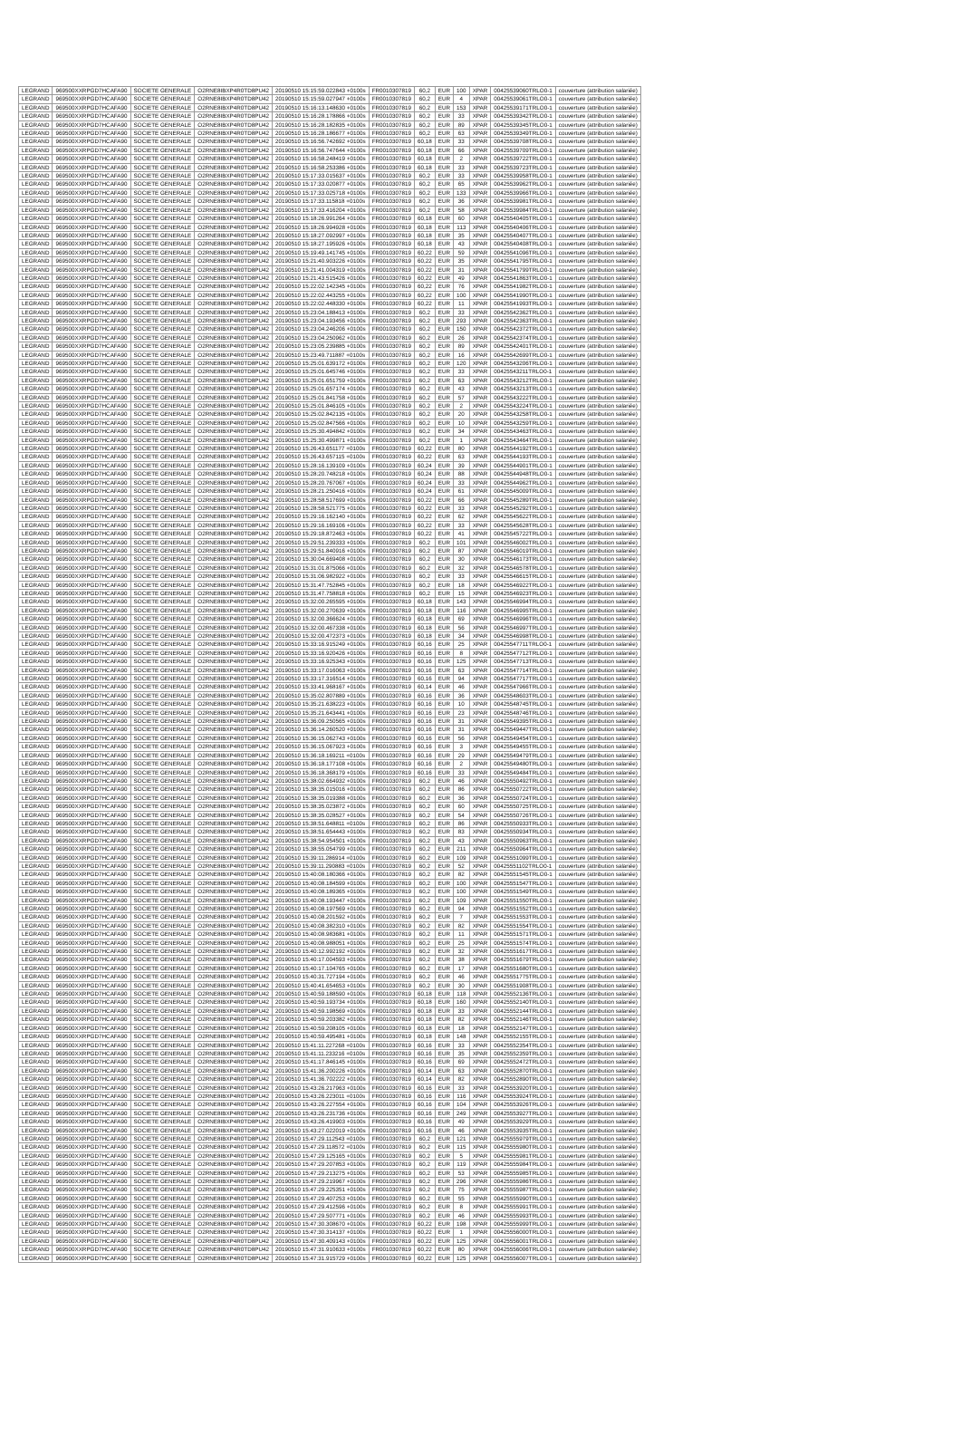| LEGRAND | 969500XXRPGD7HCAFA90 | SOCIETE GENERALE | O2RNE8IBXP4R0TD8PU42 | 20190510 15:15:59.022843 +0100s | FR0010307819 | 60,2 | EUR | 100 | XPAR | 00425539060TRLO0-1 | couverture (attribution salariée) |
| LEGRAND | 969500XXRPGD7HCAFA90 | SOCIETE GENERALE | O2RNE8IBXP4R0TD8PU42 | 20190510 15:15:59.027947 +0100s | FR0010307819 | 60,2 | EUR | 4 | XPAR | 00425539061TRLO0-1 | couverture (attribution salariée) |
| LEGRAND | 969500XXRPGD7HCAFA90 | SOCIETE GENERALE | O2RNE8IBXP4R0TD8PU42 | 20190510 15:16:13.148630 +0100s | FR0010307819 | 60,2 | EUR | 153 | XPAR | 00425539171TRLO0-1 | couverture (attribution salariée) |
| LEGRAND | 969500XXRPGD7HCAFA90 | SOCIETE GENERALE | O2RNE8IBXP4R0TD8PU42 | 20190510 15:16:28.178866 +0100s | FR0010307819 | 60,2 | EUR | 33 | XPAR | 00425539342TRLO0-1 | couverture (attribution salariée) |
| LEGRAND | 969500XXRPGD7HCAFA90 | SOCIETE GENERALE | O2RNE8IBXP4R0TD8PU42 | 20190510 15:16:28.182835 +0100s | FR0010307819 | 60,2 | EUR | 89 | XPAR | 00425539345TRLO0-1 | couverture (attribution salariée) |
| LEGRAND | 969500XXRPGD7HCAFA90 | SOCIETE GENERALE | O2RNE8IBXP4R0TD8PU42 | 20190510 15:16:28.186677 +0100s | FR0010307819 | 60,2 | EUR | 63 | XPAR | 00425539349TRLO0-1 | couverture (attribution salariée) |
| LEGRAND | 969500XXRPGD7HCAFA90 | SOCIETE GENERALE | O2RNE8IBXP4R0TD8PU42 | 20190510 15:16:56.742692 +0100s | FR0010307819 | 60,18 | EUR | 33 | XPAR | 00425539708TRLO0-1 | couverture (attribution salariée) |
| LEGRAND | 969500XXRPGD7HCAFA90 | SOCIETE GENERALE | O2RNE8IBXP4R0TD8PU42 | 20190510 15:16:56.747644 +0100s | FR0010307819 | 60,18 | EUR | 66 | XPAR | 00425539709TRLO0-1 | couverture (attribution salariée) |
| LEGRAND | 969500XXRPGD7HCAFA90 | SOCIETE GENERALE | O2RNE8IBXP4R0TD8PU42 | 20190510 15:16:58.248419 +0100s | FR0010307819 | 60,18 | EUR | 2 | XPAR | 00425539722TRLO0-1 | couverture (attribution salariée) |
| LEGRAND | 969500XXRPGD7HCAFA90 | SOCIETE GENERALE | O2RNE8IBXP4R0TD8PU42 | 20190510 15:16:58.253386 +0100s | FR0010307819 | 60,18 | EUR | 33 | XPAR | 00425539723TRLO0-1 | couverture (attribution salariée) |
| LEGRAND | 969500XXRPGD7HCAFA90 | SOCIETE GENERALE | O2RNE8IBXP4R0TD8PU42 | 20190510 15:17:33.015637 +0100s | FR0010307819 | 60,2 | EUR | 33 | XPAR | 00425539958TRLO0-1 | couverture (attribution salariée) |
| LEGRAND | 969500XXRPGD7HCAFA90 | SOCIETE GENERALE | O2RNE8IBXP4R0TD8PU42 | 20190510 15:17:33.020877 +0100s | FR0010307819 | 60,2 | EUR | 65 | XPAR | 00425539962TRLO0-1 | couverture (attribution salariée) |
| LEGRAND | 969500XXRPGD7HCAFA90 | SOCIETE GENERALE | O2RNE8IBXP4R0TD8PU42 | 20190510 15:17:33.025718 +0100s | FR0010307819 | 60,2 | EUR | 133 | XPAR | 00425539966TRLO0-1 | couverture (attribution salariée) |
| LEGRAND | 969500XXRPGD7HCAFA90 | SOCIETE GENERALE | O2RNE8IBXP4R0TD8PU42 | 20190510 15:17:33.115818 +0100s | FR0010307819 | 60,2 | EUR | 36 | XPAR | 00425539981TRLO0-1 | couverture (attribution salariée) |
| LEGRAND | 969500XXRPGD7HCAFA90 | SOCIETE GENERALE | O2RNE8IBXP4R0TD8PU42 | 20190510 15:17:33.416204 +0100s | FR0010307819 | 60,2 | EUR | 58 | XPAR | 00425539984TRLO0-1 | couverture (attribution salariée) |
| LEGRAND | 969500XXRPGD7HCAFA90 | SOCIETE GENERALE | O2RNE8IBXP4R0TD8PU42 | 20190510 15:18:26.991264 +0100s | FR0010307819 | 60,18 | EUR | 60 | XPAR | 00425540405TRLO0-1 | couverture (attribution salariée) |
| LEGRAND | 969500XXRPGD7HCAFA90 | SOCIETE GENERALE | O2RNE8IBXP4R0TD8PU42 | 20190510 15:18:26.994928 +0100s | FR0010307819 | 60,18 | EUR | 113 | XPAR | 00425540406TRLO0-1 | couverture (attribution salariée) |
| LEGRAND | 969500XXRPGD7HCAFA90 | SOCIETE GENERALE | O2RNE8IBXP4R0TD8PU42 | 20190510 15:18:27.092997 +0100s | FR0010307819 | 60,18 | EUR | 35 | XPAR | 00425540407TRLO0-1 | couverture (attribution salariée) |
| LEGRAND | 969500XXRPGD7HCAFA90 | SOCIETE GENERALE | O2RNE8IBXP4R0TD8PU42 | 20190510 15:18:27.195926 +0100s | FR0010307819 | 60,18 | EUR | 43 | XPAR | 00425540408TRLO0-1 | couverture (attribution salariée) |
| LEGRAND | 969500XXRPGD7HCAFA90 | SOCIETE GENERALE | O2RNE8IBXP4R0TD8PU42 | 20190510 15:19:49.141745 +0100s | FR0010307819 | 60,22 | EUR | 59 | XPAR | 00425541096TRLO0-1 | couverture (attribution salariée) |
| LEGRAND | 969500XXRPGD7HCAFA90 | SOCIETE GENERALE | O2RNE8IBXP4R0TD8PU42 | 20190510 15:21:40.903226 +0100s | FR0010307819 | 60,22 | EUR | 35 | XPAR | 00425541795TRLO0-1 | couverture (attribution salariée) |
| LEGRAND | 969500XXRPGD7HCAFA90 | SOCIETE GENERALE | O2RNE8IBXP4R0TD8PU42 | 20190510 15:21:41.004319 +0100s | FR0010307819 | 60,22 | EUR | 31 | XPAR | 00425541799TRLO0-1 | couverture (attribution salariée) |
| LEGRAND | 969500XXRPGD7HCAFA90 | SOCIETE GENERALE | O2RNE8IBXP4R0TD8PU42 | 20190510 15:21:43.515426 +0100s | FR0010307819 | 60,22 | EUR | 49 | XPAR | 00425541863TRLO0-1 | couverture (attribution salariée) |
| LEGRAND | 969500XXRPGD7HCAFA90 | SOCIETE GENERALE | O2RNE8IBXP4R0TD8PU42 | 20190510 15:22:02.142345 +0100s | FR0010307819 | 60,22 | EUR | 76 | XPAR | 00425541982TRLO0-1 | couverture (attribution salariée) |
| LEGRAND | 969500XXRPGD7HCAFA90 | SOCIETE GENERALE | O2RNE8IBXP4R0TD8PU42 | 20190510 15:22:02.443255 +0100s | FR0010307819 | 60,22 | EUR | 100 | XPAR | 00425541990TRLO0-1 | couverture (attribution salariée) |
| LEGRAND | 969500XXRPGD7HCAFA90 | SOCIETE GENERALE | O2RNE8IBXP4R0TD8PU42 | 20190510 15:22:02.448330 +0100s | FR0010307819 | 60,22 | EUR | 11 | XPAR | 00425541993TRLO0-1 | couverture (attribution salariée) |
| LEGRAND | 969500XXRPGD7HCAFA90 | SOCIETE GENERALE | O2RNE8IBXP4R0TD8PU42 | 20190510 15:23:04.188413 +0100s | FR0010307819 | 60,2 | EUR | 33 | XPAR | 00425542362TRLO0-1 | couverture (attribution salariée) |
| LEGRAND | 969500XXRPGD7HCAFA90 | SOCIETE GENERALE | O2RNE8IBXP4R0TD8PU42 | 20190510 15:23:04.193456 +0100s | FR0010307819 | 60,2 | EUR | 293 | XPAR | 00425542363TRLO0-1 | couverture (attribution salariée) |
| LEGRAND | 969500XXRPGD7HCAFA90 | SOCIETE GENERALE | O2RNE8IBXP4R0TD8PU42 | 20190510 15:23:04.246206 +0100s | FR0010307819 | 60,2 | EUR | 150 | XPAR | 00425542372TRLO0-1 | couverture (attribution salariée) |
| LEGRAND | 969500XXRPGD7HCAFA90 | SOCIETE GENERALE | O2RNE8IBXP4R0TD8PU42 | 20190510 15:23:04.250962 +0100s | FR0010307819 | 60,2 | EUR | 26 | XPAR | 00425542374TRLO0-1 | couverture (attribution salariée) |
| LEGRAND | 969500XXRPGD7HCAFA90 | SOCIETE GENERALE | O2RNE8IBXP4R0TD8PU42 | 20190510 15:23:05.239885 +0100s | FR0010307819 | 60,2 | EUR | 89 | XPAR | 00425542401TRLO0-1 | couverture (attribution salariée) |
| LEGRAND | 969500XXRPGD7HCAFA90 | SOCIETE GENERALE | O2RNE8IBXP4R0TD8PU42 | 20190510 15:23:49.711887 +0100s | FR0010307819 | 60,2 | EUR | 16 | XPAR | 00425542699TRLO0-1 | couverture (attribution salariée) |
| LEGRAND | 969500XXRPGD7HCAFA90 | SOCIETE GENERALE | O2RNE8IBXP4R0TD8PU42 | 20190510 15:25:01.639172 +0100s | FR0010307819 | 60,2 | EUR | 120 | XPAR | 00425543206TRLO0-1 | couverture (attribution salariée) |
| LEGRAND | 969500XXRPGD7HCAFA90 | SOCIETE GENERALE | O2RNE8IBXP4R0TD8PU42 | 20190510 15:25:01.645746 +0100s | FR0010307819 | 60,2 | EUR | 33 | XPAR | 00425543211TRLO0-1 | couverture (attribution salariée) |
| LEGRAND | 969500XXRPGD7HCAFA90 | SOCIETE GENERALE | O2RNE8IBXP4R0TD8PU42 | 20190510 15:25:01.651759 +0100s | FR0010307819 | 60,2 | EUR | 63 | XPAR | 00425543212TRLO0-1 | couverture (attribution salariée) |
| LEGRAND | 969500XXRPGD7HCAFA90 | SOCIETE GENERALE | O2RNE8IBXP4R0TD8PU42 | 20190510 15:25:01.657174 +0100s | FR0010307819 | 60,2 | EUR | 43 | XPAR | 00425543213TRLO0-1 | couverture (attribution salariée) |
| LEGRAND | 969500XXRPGD7HCAFA90 | SOCIETE GENERALE | O2RNE8IBXP4R0TD8PU42 | 20190510 15:25:01.841758 +0100s | FR0010307819 | 60,2 | EUR | 57 | XPAR | 00425543222TRLO0-1 | couverture (attribution salariée) |
| LEGRAND | 969500XXRPGD7HCAFA90 | SOCIETE GENERALE | O2RNE8IBXP4R0TD8PU42 | 20190510 15:25:01.846105 +0100s | FR0010307819 | 60,2 | EUR | 2 | XPAR | 00425543224TRLO0-1 | couverture (attribution salariée) |
| LEGRAND | 969500XXRPGD7HCAFA90 | SOCIETE GENERALE | O2RNE8IBXP4R0TD8PU42 | 20190510 15:25:02.842135 +0100s | FR0010307819 | 60,2 | EUR | 20 | XPAR | 00425543258TRLO0-1 | couverture (attribution salariée) |
| LEGRAND | 969500XXRPGD7HCAFA90 | SOCIETE GENERALE | O2RNE8IBXP4R0TD8PU42 | 20190510 15:25:02.847566 +0100s | FR0010307819 | 60,2 | EUR | 10 | XPAR | 00425543259TRLO0-1 | couverture (attribution salariée) |
| LEGRAND | 969500XXRPGD7HCAFA90 | SOCIETE GENERALE | O2RNE8IBXP4R0TD8PU42 | 20190510 15:25:30.494842 +0100s | FR0010307819 | 60,2 | EUR | 34 | XPAR | 00425543463TRLO0-1 | couverture (attribution salariée) |
| LEGRAND | 969500XXRPGD7HCAFA90 | SOCIETE GENERALE | O2RNE8IBXP4R0TD8PU42 | 20190510 15:25:30.499871 +0100s | FR0010307819 | 60,2 | EUR | 1 | XPAR | 00425543464TRLO0-1 | couverture (attribution salariée) |
| LEGRAND | 969500XXRPGD7HCAFA90 | SOCIETE GENERALE | O2RNE8IBXP4R0TD8PU42 | 20190510 15:26:43.651177 +0100s | FR0010307819 | 60,22 | EUR | 80 | XPAR | 00425544192TRLO0-1 | couverture (attribution salariée) |
| LEGRAND | 969500XXRPGD7HCAFA90 | SOCIETE GENERALE | O2RNE8IBXP4R0TD8PU42 | 20190510 15:26:43.657115 +0100s | FR0010307819 | 60,22 | EUR | 63 | XPAR | 00425544193TRLO0-1 | couverture (attribution salariée) |
| LEGRAND | 969500XXRPGD7HCAFA90 | SOCIETE GENERALE | O2RNE8IBXP4R0TD8PU42 | 20190510 15:28:16.139109 +0100s | FR0010307819 | 60,24 | EUR | 39 | XPAR | 00425544901TRLO0-1 | couverture (attribution salariée) |
| LEGRAND | 969500XXRPGD7HCAFA90 | SOCIETE GENERALE | O2RNE8IBXP4R0TD8PU42 | 20190510 15:28:20.748218 +0100s | FR0010307819 | 60,24 | EUR | 88 | XPAR | 00425544948TRLO0-1 | couverture (attribution salariée) |
| LEGRAND | 969500XXRPGD7HCAFA90 | SOCIETE GENERALE | O2RNE8IBXP4R0TD8PU42 | 20190510 15:28:20.767067 +0100s | FR0010307819 | 60,24 | EUR | 33 | XPAR | 00425544962TRLO0-1 | couverture (attribution salariée) |
| LEGRAND | 969500XXRPGD7HCAFA90 | SOCIETE GENERALE | O2RNE8IBXP4R0TD8PU42 | 20190510 15:28:21.250416 +0100s | FR0010307819 | 60,24 | EUR | 61 | XPAR | 00425545009TRLO0-1 | couverture (attribution salariée) |
| LEGRAND | 969500XXRPGD7HCAFA90 | SOCIETE GENERALE | O2RNE8IBXP4R0TD8PU42 | 20190510 15:28:58.517699 +0100s | FR0010307819 | 60,22 | EUR | 66 | XPAR | 00425545289TRLO0-1 | couverture (attribution salariée) |
| LEGRAND | 969500XXRPGD7HCAFA90 | SOCIETE GENERALE | O2RNE8IBXP4R0TD8PU42 | 20190510 15:28:58.521775 +0100s | FR0010307819 | 60,22 | EUR | 33 | XPAR | 00425545292TRLO0-1 | couverture (attribution salariée) |
| LEGRAND | 969500XXRPGD7HCAFA90 | SOCIETE GENERALE | O2RNE8IBXP4R0TD8PU42 | 20190510 15:29:16.162140 +0100s | FR0010307819 | 60,22 | EUR | 62 | XPAR | 00425545622TRLO0-1 | couverture (attribution salariée) |
| LEGRAND | 969500XXRPGD7HCAFA90 | SOCIETE GENERALE | O2RNE8IBXP4R0TD8PU42 | 20190510 15:29:16.169106 +0100s | FR0010307819 | 60,22 | EUR | 33 | XPAR | 00425545628TRLO0-1 | couverture (attribution salariée) |
| LEGRAND | 969500XXRPGD7HCAFA90 | SOCIETE GENERALE | O2RNE8IBXP4R0TD8PU42 | 20190510 15:29:18.872463 +0100s | FR0010307819 | 60,22 | EUR | 41 | XPAR | 00425545722TRLO0-1 | couverture (attribution salariée) |
| LEGRAND | 969500XXRPGD7HCAFA90 | SOCIETE GENERALE | O2RNE8IBXP4R0TD8PU42 | 20190510 15:29:51.239333 +0100s | FR0010307819 | 60,2 | EUR | 101 | XPAR | 00425546002TRLO0-1 | couverture (attribution salariée) |
| LEGRAND | 969500XXRPGD7HCAFA90 | SOCIETE GENERALE | O2RNE8IBXP4R0TD8PU42 | 20190510 15:29:51.840916 +0100s | FR0010307819 | 60,2 | EUR | 87 | XPAR | 00425546019TRLO0-1 | couverture (attribution salariée) |
| LEGRAND | 969500XXRPGD7HCAFA90 | SOCIETE GENERALE | O2RNE8IBXP4R0TD8PU42 | 20190510 15:30:04.669408 +0100s | FR0010307819 | 60,2 | EUR | 30 | XPAR | 00425546173TRLO0-1 | couverture (attribution salariée) |
| LEGRAND | 969500XXRPGD7HCAFA90 | SOCIETE GENERALE | O2RNE8IBXP4R0TD8PU42 | 20190510 15:31:01.875066 +0100s | FR0010307819 | 60,2 | EUR | 32 | XPAR | 00425546578TRLO0-1 | couverture (attribution salariée) |
| LEGRAND | 969500XXRPGD7HCAFA90 | SOCIETE GENERALE | O2RNE8IBXP4R0TD8PU42 | 20190510 15:31:06.982922 +0100s | FR0010307819 | 60,2 | EUR | 33 | XPAR | 00425546615TRLO0-1 | couverture (attribution salariée) |
| LEGRAND | 969500XXRPGD7HCAFA90 | SOCIETE GENERALE | O2RNE8IBXP4R0TD8PU42 | 20190510 15:31:47.752845 +0100s | FR0010307819 | 60,2 | EUR | 18 | XPAR | 00425546922TRLO0-1 | couverture (attribution salariée) |
| LEGRAND | 969500XXRPGD7HCAFA90 | SOCIETE GENERALE | O2RNE8IBXP4R0TD8PU42 | 20190510 15:31:47.758818 +0100s | FR0010307819 | 60,2 | EUR | 15 | XPAR | 00425546923TRLO0-1 | couverture (attribution salariée) |
| LEGRAND | 969500XXRPGD7HCAFA90 | SOCIETE GENERALE | O2RNE8IBXP4R0TD8PU42 | 20190510 15:32:00.265595 +0100s | FR0010307819 | 60,18 | EUR | 143 | XPAR | 00425546994TRLO0-1 | couverture (attribution salariée) |
| LEGRAND | 969500XXRPGD7HCAFA90 | SOCIETE GENERALE | O2RNE8IBXP4R0TD8PU42 | 20190510 15:32:00.270639 +0100s | FR0010307819 | 60,18 | EUR | 116 | XPAR | 00425546995TRLO0-1 | couverture (attribution salariée) |
| LEGRAND | 969500XXRPGD7HCAFA90 | SOCIETE GENERALE | O2RNE8IBXP4R0TD8PU42 | 20190510 15:32:00.366624 +0100s | FR0010307819 | 60,18 | EUR | 69 | XPAR | 00425546996TRLO0-1 | couverture (attribution salariée) |
| LEGRAND | 969500XXRPGD7HCAFA90 | SOCIETE GENERALE | O2RNE8IBXP4R0TD8PU42 | 20190510 15:32:00.467338 +0100s | FR0010307819 | 60,18 | EUR | 56 | XPAR | 00425546997TRLO0-1 | couverture (attribution salariée) |
| LEGRAND | 969500XXRPGD7HCAFA90 | SOCIETE GENERALE | O2RNE8IBXP4R0TD8PU42 | 20190510 15:32:00.472373 +0100s | FR0010307819 | 60,18 | EUR | 34 | XPAR | 00425546998TRLO0-1 | couverture (attribution salariée) |
| LEGRAND | 969500XXRPGD7HCAFA90 | SOCIETE GENERALE | O2RNE8IBXP4R0TD8PU42 | 20190510 15:33:16.915249 +0100s | FR0010307819 | 60,16 | EUR | 25 | XPAR | 00425547711TRLO0-1 | couverture (attribution salariée) |
| LEGRAND | 969500XXRPGD7HCAFA90 | SOCIETE GENERALE | O2RNE8IBXP4R0TD8PU42 | 20190510 15:33:16.920426 +0100s | FR0010307819 | 60,16 | EUR | 8 | XPAR | 00425547712TRLO0-1 | couverture (attribution salariée) |
| LEGRAND | 969500XXRPGD7HCAFA90 | SOCIETE GENERALE | O2RNE8IBXP4R0TD8PU42 | 20190510 15:33:16.925343 +0100s | FR0010307819 | 60,16 | EUR | 125 | XPAR | 00425547713TRLO0-1 | couverture (attribution salariée) |
| LEGRAND | 969500XXRPGD7HCAFA90 | SOCIETE GENERALE | O2RNE8IBXP4R0TD8PU42 | 20190510 15:33:17.016063 +0100s | FR0010307819 | 60,16 | EUR | 63 | XPAR | 00425547714TRLO0-1 | couverture (attribution salariée) |
| LEGRAND | 969500XXRPGD7HCAFA90 | SOCIETE GENERALE | O2RNE8IBXP4R0TD8PU42 | 20190510 15:33:17.316514 +0100s | FR0010307819 | 60,16 | EUR | 94 | XPAR | 00425547717TRLO0-1 | couverture (attribution salariée) |
| LEGRAND | 969500XXRPGD7HCAFA90 | SOCIETE GENERALE | O2RNE8IBXP4R0TD8PU42 | 20190510 15:33:41.968167 +0100s | FR0010307819 | 60,14 | EUR | 46 | XPAR | 00425547966TRLO0-1 | couverture (attribution salariée) |
| LEGRAND | 969500XXRPGD7HCAFA90 | SOCIETE GENERALE | O2RNE8IBXP4R0TD8PU42 | 20190510 15:35:02.807889 +0100s | FR0010307819 | 60,16 | EUR | 36 | XPAR | 00425548603TRLO0-1 | couverture (attribution salariée) |
| LEGRAND | 969500XXRPGD7HCAFA90 | SOCIETE GENERALE | O2RNE8IBXP4R0TD8PU42 | 20190510 15:35:21.638223 +0100s | FR0010307819 | 60,16 | EUR | 10 | XPAR | 00425548745TRLO0-1 | couverture (attribution salariée) |
| LEGRAND | 969500XXRPGD7HCAFA90 | SOCIETE GENERALE | O2RNE8IBXP4R0TD8PU42 | 20190510 15:35:21.643441 +0100s | FR0010307819 | 60,16 | EUR | 23 | XPAR | 00425548746TRLO0-1 | couverture (attribution salariée) |
| LEGRAND | 969500XXRPGD7HCAFA90 | SOCIETE GENERALE | O2RNE8IBXP4R0TD8PU42 | 20190510 15:36:09.250565 +0100s | FR0010307819 | 60,16 | EUR | 31 | XPAR | 00425549395TRLO0-1 | couverture (attribution salariée) |
| LEGRAND | 969500XXRPGD7HCAFA90 | SOCIETE GENERALE | O2RNE8IBXP4R0TD8PU42 | 20190510 15:36:14.260520 +0100s | FR0010307819 | 60,16 | EUR | 31 | XPAR | 00425549447TRLO0-1 | couverture (attribution salariée) |
| LEGRAND | 969500XXRPGD7HCAFA90 | SOCIETE GENERALE | O2RNE8IBXP4R0TD8PU42 | 20190510 15:36:15.062743 +0100s | FR0010307819 | 60,16 | EUR | 56 | XPAR | 00425549454TRLO0-1 | couverture (attribution salariée) |
| LEGRAND | 969500XXRPGD7HCAFA90 | SOCIETE GENERALE | O2RNE8IBXP4R0TD8PU42 | 20190510 15:36:15.067923 +0100s | FR0010307819 | 60,16 | EUR | 3 | XPAR | 00425549455TRLO0-1 | couverture (attribution salariée) |
| LEGRAND | 969500XXRPGD7HCAFA90 | SOCIETE GENERALE | O2RNE8IBXP4R0TD8PU42 | 20190510 15:36:18.169211 +0100s | FR0010307819 | 60,16 | EUR | 29 | XPAR | 00425549479TRLO0-1 | couverture (attribution salariée) |
| LEGRAND | 969500XXRPGD7HCAFA90 | SOCIETE GENERALE | O2RNE8IBXP4R0TD8PU42 | 20190510 15:36:18.177108 +0100s | FR0010307819 | 60,16 | EUR | 2 | XPAR | 00425549480TRLO0-1 | couverture (attribution salariée) |
| LEGRAND | 969500XXRPGD7HCAFA90 | SOCIETE GENERALE | O2RNE8IBXP4R0TD8PU42 | 20190510 15:36:18.368179 +0100s | FR0010307819 | 60,16 | EUR | 33 | XPAR | 00425549484TRLO0-1 | couverture (attribution salariée) |
| LEGRAND | 969500XXRPGD7HCAFA90 | SOCIETE GENERALE | O2RNE8IBXP4R0TD8PU42 | 20190510 15:38:02.664932 +0100s | FR0010307819 | 60,2 | EUR | 46 | XPAR | 00425550492TRLO0-1 | couverture (attribution salariée) |
| LEGRAND | 969500XXRPGD7HCAFA90 | SOCIETE GENERALE | O2RNE8IBXP4R0TD8PU42 | 20190510 15:38:35.015016 +0100s | FR0010307819 | 60,2 | EUR | 86 | XPAR | 00425550722TRLO0-1 | couverture (attribution salariée) |
| LEGRAND | 969500XXRPGD7HCAFA90 | SOCIETE GENERALE | O2RNE8IBXP4R0TD8PU42 | 20190510 15:38:35.019388 +0100s | FR0010307819 | 60,2 | EUR | 36 | XPAR | 00425550724TRLO0-1 | couverture (attribution salariée) |
| LEGRAND | 969500XXRPGD7HCAFA90 | SOCIETE GENERALE | O2RNE8IBXP4R0TD8PU42 | 20190510 15:38:35.023872 +0100s | FR0010307819 | 60,2 | EUR | 60 | XPAR | 00425550725TRLO0-1 | couverture (attribution salariée) |
| LEGRAND | 969500XXRPGD7HCAFA90 | SOCIETE GENERALE | O2RNE8IBXP4R0TD8PU42 | 20190510 15:38:35.028527 +0100s | FR0010307819 | 60,2 | EUR | 54 | XPAR | 00425550726TRLO0-1 | couverture (attribution salariée) |
| LEGRAND | 969500XXRPGD7HCAFA90 | SOCIETE GENERALE | O2RNE8IBXP4R0TD8PU42 | 20190510 15:38:51.648811 +0100s | FR0010307819 | 60,2 | EUR | 86 | XPAR | 00425550933TRLO0-1 | couverture (attribution salariée) |
| LEGRAND | 969500XXRPGD7HCAFA90 | SOCIETE GENERALE | O2RNE8IBXP4R0TD8PU42 | 20190510 15:38:51.654443 +0100s | FR0010307819 | 60,2 | EUR | 83 | XPAR | 00425550934TRLO0-1 | couverture (attribution salariée) |
| LEGRAND | 969500XXRPGD7HCAFA90 | SOCIETE GENERALE | O2RNE8IBXP4R0TD8PU42 | 20190510 15:38:54.954501 +0100s | FR0010307819 | 60,2 | EUR | 43 | XPAR | 00425550963TRLO0-1 | couverture (attribution salariée) |
| LEGRAND | 969500XXRPGD7HCAFA90 | SOCIETE GENERALE | O2RNE8IBXP4R0TD8PU42 | 20190510 15:38:55.054799 +0100s | FR0010307819 | 60,2 | EUR | 211 | XPAR | 00425550964TRLO0-1 | couverture (attribution salariée) |
| LEGRAND | 969500XXRPGD7HCAFA90 | SOCIETE GENERALE | O2RNE8IBXP4R0TD8PU42 | 20190510 15:39:11.286914 +0100s | FR0010307819 | 60,2 | EUR | 109 | XPAR | 00425551099TRLO0-1 | couverture (attribution salariée) |
| LEGRAND | 969500XXRPGD7HCAFA90 | SOCIETE GENERALE | O2RNE8IBXP4R0TD8PU42 | 20190510 15:39:11.290883 +0100s | FR0010307819 | 60,2 | EUR | 52 | XPAR | 00425551102TRLO0-1 | couverture (attribution salariée) |
| LEGRAND | 969500XXRPGD7HCAFA90 | SOCIETE GENERALE | O2RNE8IBXP4R0TD8PU42 | 20190510 15:40:08.180366 +0100s | FR0010307819 | 60,2 | EUR | 82 | XPAR | 00425551545TRLO0-1 | couverture (attribution salariée) |
| LEGRAND | 969500XXRPGD7HCAFA90 | SOCIETE GENERALE | O2RNE8IBXP4R0TD8PU42 | 20190510 15:40:08.184599 +0100s | FR0010307819 | 60,2 | EUR | 100 | XPAR | 00425551547TRLO0-1 | couverture (attribution salariée) |
| LEGRAND | 969500XXRPGD7HCAFA90 | SOCIETE GENERALE | O2RNE8IBXP4R0TD8PU42 | 20190510 15:40:08.189365 +0100s | FR0010307819 | 60,2 | EUR | 100 | XPAR | 00425551549TRLO0-1 | couverture (attribution salariée) |
| LEGRAND | 969500XXRPGD7HCAFA90 | SOCIETE GENERALE | O2RNE8IBXP4R0TD8PU42 | 20190510 15:40:08.193447 +0100s | FR0010307819 | 60,2 | EUR | 109 | XPAR | 00425551550TRLO0-1 | couverture (attribution salariée) |
| LEGRAND | 969500XXRPGD7HCAFA90 | SOCIETE GENERALE | O2RNE8IBXP4R0TD8PU42 | 20190510 15:40:08.197569 +0100s | FR0010307819 | 60,2 | EUR | 94 | XPAR | 00425551552TRLO0-1 | couverture (attribution salariée) |
| LEGRAND | 969500XXRPGD7HCAFA90 | SOCIETE GENERALE | O2RNE8IBXP4R0TD8PU42 | 20190510 15:40:08.201592 +0100s | FR0010307819 | 60,2 | EUR | 7 | XPAR | 00425551553TRLO0-1 | couverture (attribution salariée) |
| LEGRAND | 969500XXRPGD7HCAFA90 | SOCIETE GENERALE | O2RNE8IBXP4R0TD8PU42 | 20190510 15:40:08.382310 +0100s | FR0010307819 | 60,2 | EUR | 82 | XPAR | 00425551554TRLO0-1 | couverture (attribution salariée) |
| LEGRAND | 969500XXRPGD7HCAFA90 | SOCIETE GENERALE | O2RNE8IBXP4R0TD8PU42 | 20190510 15:40:08.983681 +0100s | FR0010307819 | 60,2 | EUR | 11 | XPAR | 00425551571TRLO0-1 | couverture (attribution salariée) |
| LEGRAND | 969500XXRPGD7HCAFA90 | SOCIETE GENERALE | O2RNE8IBXP4R0TD8PU42 | 20190510 15:40:08.988051 +0100s | FR0010307819 | 60,2 | EUR | 25 | XPAR | 00425551574TRLO0-1 | couverture (attribution salariée) |
| LEGRAND | 969500XXRPGD7HCAFA90 | SOCIETE GENERALE | O2RNE8IBXP4R0TD8PU42 | 20190510 15:40:12.992192 +0100s | FR0010307819 | 60,2 | EUR | 32 | XPAR | 00425551617TRLO0-1 | couverture (attribution salariée) |
| LEGRAND | 969500XXRPGD7HCAFA90 | SOCIETE GENERALE | O2RNE8IBXP4R0TD8PU42 | 20190510 15:40:17.004593 +0100s | FR0010307819 | 60,2 | EUR | 38 | XPAR | 00425551679TRLO0-1 | couverture (attribution salariée) |
| LEGRAND | 969500XXRPGD7HCAFA90 | SOCIETE GENERALE | O2RNE8IBXP4R0TD8PU42 | 20190510 15:40:17.104765 +0100s | FR0010307819 | 60,2 | EUR | 17 | XPAR | 00425551680TRLO0-1 | couverture (attribution salariée) |
| LEGRAND | 969500XXRPGD7HCAFA90 | SOCIETE GENERALE | O2RNE8IBXP4R0TD8PU42 | 20190510 15:40:31.727194 +0100s | FR0010307819 | 60,2 | EUR | 46 | XPAR | 00425551775TRLO0-1 | couverture (attribution salariée) |
| LEGRAND | 969500XXRPGD7HCAFA90 | SOCIETE GENERALE | O2RNE8IBXP4R0TD8PU42 | 20190510 15:40:41.654653 +0100s | FR0010307819 | 60,2 | EUR | 30 | XPAR | 00425551908TRLO0-1 | couverture (attribution salariée) |
| LEGRAND | 969500XXRPGD7HCAFA90 | SOCIETE GENERALE | O2RNE8IBXP4R0TD8PU42 | 20190510 15:40:59.188590 +0100s | FR0010307819 | 60,18 | EUR | 118 | XPAR | 00425552136TRLO0-1 | couverture (attribution salariée) |
| LEGRAND | 969500XXRPGD7HCAFA90 | SOCIETE GENERALE | O2RNE8IBXP4R0TD8PU42 | 20190510 15:40:59.193734 +0100s | FR0010307819 | 60,18 | EUR | 160 | XPAR | 00425552140TRLO0-1 | couverture (attribution salariée) |
| LEGRAND | 969500XXRPGD7HCAFA90 | SOCIETE GENERALE | O2RNE8IBXP4R0TD8PU42 | 20190510 15:40:59.198569 +0100s | FR0010307819 | 60,18 | EUR | 33 | XPAR | 00425552144TRLO0-1 | couverture (attribution salariée) |
| LEGRAND | 969500XXRPGD7HCAFA90 | SOCIETE GENERALE | O2RNE8IBXP4R0TD8PU42 | 20190510 15:40:59.203382 +0100s | FR0010307819 | 60,18 | EUR | 82 | XPAR | 00425552146TRLO0-1 | couverture (attribution salariée) |
| LEGRAND | 969500XXRPGD7HCAFA90 | SOCIETE GENERALE | O2RNE8IBXP4R0TD8PU42 | 20190510 15:40:59.208105 +0100s | FR0010307819 | 60,18 | EUR | 18 | XPAR | 00425552147TRLO0-1 | couverture (attribution salariée) |
| LEGRAND | 969500XXRPGD7HCAFA90 | SOCIETE GENERALE | O2RNE8IBXP4R0TD8PU42 | 20190510 15:40:59.495481 +0100s | FR0010307819 | 60,18 | EUR | 148 | XPAR | 00425552155TRLO0-1 | couverture (attribution salariée) |
| LEGRAND | 969500XXRPGD7HCAFA90 | SOCIETE GENERALE | O2RNE8IBXP4R0TD8PU42 | 20190510 15:41:11.227268 +0100s | FR0010307819 | 60,16 | EUR | 33 | XPAR | 00425552354TRLO0-1 | couverture (attribution salariée) |
| LEGRAND | 969500XXRPGD7HCAFA90 | SOCIETE GENERALE | O2RNE8IBXP4R0TD8PU42 | 20190510 15:41:11.233216 +0100s | FR0010307819 | 60,16 | EUR | 35 | XPAR | 00425552359TRLO0-1 | couverture (attribution salariée) |
| LEGRAND | 969500XXRPGD7HCAFA90 | SOCIETE GENERALE | O2RNE8IBXP4R0TD8PU42 | 20190510 15:41:17.846145 +0100s | FR0010307819 | 60,16 | EUR | 69 | XPAR | 00425552472TRLO0-1 | couverture (attribution salariée) |
| LEGRAND | 969500XXRPGD7HCAFA90 | SOCIETE GENERALE | O2RNE8IBXP4R0TD8PU42 | 20190510 15:41:36.200226 +0100s | FR0010307819 | 60,14 | EUR | 63 | XPAR | 00425552870TRLO0-1 | couverture (attribution salariée) |
| LEGRAND | 969500XXRPGD7HCAFA90 | SOCIETE GENERALE | O2RNE8IBXP4R0TD8PU42 | 20190510 15:41:36.702222 +0100s | FR0010307819 | 60,14 | EUR | 82 | XPAR | 00425552890TRLO0-1 | couverture (attribution salariée) |
| LEGRAND | 969500XXRPGD7HCAFA90 | SOCIETE GENERALE | O2RNE8IBXP4R0TD8PU42 | 20190510 15:43:26.217963 +0100s | FR0010307819 | 60,16 | EUR | 33 | XPAR | 00425553920TRLO0-1 | couverture (attribution salariée) |
| LEGRAND | 969500XXRPGD7HCAFA90 | SOCIETE GENERALE | O2RNE8IBXP4R0TD8PU42 | 20190510 15:43:26.223011 +0100s | FR0010307819 | 60,16 | EUR | 116 | XPAR | 00425553924TRLO0-1 | couverture (attribution salariée) |
| LEGRAND | 969500XXRPGD7HCAFA90 | SOCIETE GENERALE | O2RNE8IBXP4R0TD8PU42 | 20190510 15:43:26.227554 +0100s | FR0010307819 | 60,16 | EUR | 104 | XPAR | 00425553926TRLO0-1 | couverture (attribution salariée) |
| LEGRAND | 969500XXRPGD7HCAFA90 | SOCIETE GENERALE | O2RNE8IBXP4R0TD8PU42 | 20190510 15:43:26.231736 +0100s | FR0010307819 | 60,16 | EUR | 249 | XPAR | 00425553927TRLO0-1 | couverture (attribution salariée) |
| LEGRAND | 969500XXRPGD7HCAFA90 | SOCIETE GENERALE | O2RNE8IBXP4R0TD8PU42 | 20190510 15:43:26.419903 +0100s | FR0010307819 | 60,16 | EUR | 49 | XPAR | 00425553929TRLO0-1 | couverture (attribution salariée) |
| LEGRAND | 969500XXRPGD7HCAFA90 | SOCIETE GENERALE | O2RNE8IBXP4R0TD8PU42 | 20190510 15:43:27.022019 +0100s | FR0010307819 | 60,16 | EUR | 46 | XPAR | 00425553935TRLO0-1 | couverture (attribution salariée) |
| LEGRAND | 969500XXRPGD7HCAFA90 | SOCIETE GENERALE | O2RNE8IBXP4R0TD8PU42 | 20190510 15:47:29.112543 +0100s | FR0010307819 | 60,2 | EUR | 121 | XPAR | 00425555979TRLO0-1 | couverture (attribution salariée) |
| LEGRAND | 969500XXRPGD7HCAFA90 | SOCIETE GENERALE | O2RNE8IBXP4R0TD8PU42 | 20190510 15:47:29.118572 +0100s | FR0010307819 | 60,2 | EUR | 115 | XPAR | 00425555980TRLO0-1 | couverture (attribution salariée) |
| LEGRAND | 969500XXRPGD7HCAFA90 | SOCIETE GENERALE | O2RNE8IBXP4R0TD8PU42 | 20190510 15:47:29.125165 +0100s | FR0010307819 | 60,2 | EUR | 5 | XPAR | 00425555981TRLO0-1 | couverture (attribution salariée) |
| LEGRAND | 969500XXRPGD7HCAFA90 | SOCIETE GENERALE | O2RNE8IBXP4R0TD8PU42 | 20190510 15:47:29.207853 +0100s | FR0010307819 | 60,2 | EUR | 119 | XPAR | 00425555984TRLO0-1 | couverture (attribution salariée) |
| LEGRAND | 969500XXRPGD7HCAFA90 | SOCIETE GENERALE | O2RNE8IBXP4R0TD8PU42 | 20190510 15:47:29.213275 +0100s | FR0010307819 | 60,2 | EUR | 53 | XPAR | 00425555985TRLO0-1 | couverture (attribution salariée) |
| LEGRAND | 969500XXRPGD7HCAFA90 | SOCIETE GENERALE | O2RNE8IBXP4R0TD8PU42 | 20190510 15:47:29.219967 +0100s | FR0010307819 | 60,2 | EUR | 296 | XPAR | 00425555986TRLO0-1 | couverture (attribution salariée) |
| LEGRAND | 969500XXRPGD7HCAFA90 | SOCIETE GENERALE | O2RNE8IBXP4R0TD8PU42 | 20190510 15:47:29.225351 +0100s | FR0010307819 | 60,2 | EUR | 75 | XPAR | 00425555987TRLO0-1 | couverture (attribution salariée) |
| LEGRAND | 969500XXRPGD7HCAFA90 | SOCIETE GENERALE | O2RNE8IBXP4R0TD8PU42 | 20190510 15:47:29.407253 +0100s | FR0010307819 | 60,2 | EUR | 55 | XPAR | 00425555990TRLO0-1 | couverture (attribution salariée) |
| LEGRAND | 969500XXRPGD7HCAFA90 | SOCIETE GENERALE | O2RNE8IBXP4R0TD8PU42 | 20190510 15:47:29.412596 +0100s | FR0010307819 | 60,2 | EUR | 8 | XPAR | 00425555991TRLO0-1 | couverture (attribution salariée) |
| LEGRAND | 969500XXRPGD7HCAFA90 | SOCIETE GENERALE | O2RNE8IBXP4R0TD8PU42 | 20190510 15:47:29.507771 +0100s | FR0010307819 | 60,2 | EUR | 46 | XPAR | 00425555993TRLO0-1 | couverture (attribution salariée) |
| LEGRAND | 969500XXRPGD7HCAFA90 | SOCIETE GENERALE | O2RNE8IBXP4R0TD8PU42 | 20190510 15:47:30.308670 +0100s | FR0010307819 | 60,22 | EUR | 198 | XPAR | 00425555999TRLO0-1 | couverture (attribution salariée) |
| LEGRAND | 969500XXRPGD7HCAFA90 | SOCIETE GENERALE | O2RNE8IBXP4R0TD8PU42 | 20190510 15:47:30.314137 +0100s | FR0010307819 | 60,22 | EUR | 1 | XPAR | 00425556000TRLO0-1 | couverture (attribution salariée) |
| LEGRAND | 969500XXRPGD7HCAFA90 | SOCIETE GENERALE | O2RNE8IBXP4R0TD8PU42 | 20190510 15:47:30.409143 +0100s | FR0010307819 | 60,22 | EUR | 125 | XPAR | 00425556001TRLO0-1 | couverture (attribution salariée) |
| LEGRAND | 969500XXRPGD7HCAFA90 | SOCIETE GENERALE | O2RNE8IBXP4R0TD8PU42 | 20190510 15:47:31.910633 +0100s | FR0010307819 | 60,22 | EUR | 80 | XPAR | 00425556006TRLO0-1 | couverture (attribution salariée) |
| LEGRAND | 969500XXRPGD7HCAFA90 | SOCIETE GENERALE | O2RNE8IBXP4R0TD8PU42 | 20190510 15:47:31.915729 +0100s | FR0010307819 | 60,22 | EUR | 125 | XPAR | 00425556007TRLO0-1 | couverture (attribution salariée) |